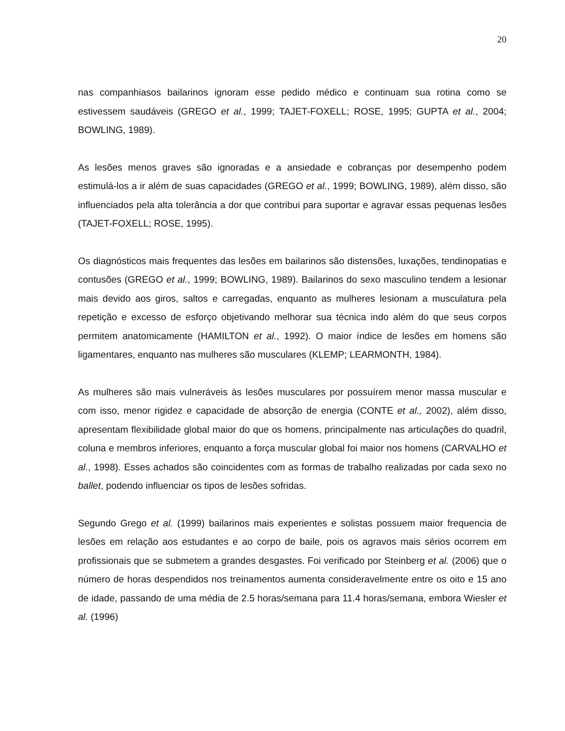20
nas companhiasos bailarinos ignoram esse pedido médico e continuam sua rotina como se estivessem saudáveis (GREGO et al., 1999; TAJET-FOXELL; ROSE, 1995; GUPTA et al., 2004; BOWLING, 1989).
As lesões menos graves são ignoradas e a ansiedade e cobranças por desempenho podem estimulá-los a ir além de suas capacidades (GREGO et al., 1999; BOWLING, 1989), além disso, são influenciados pela alta tolerância a dor que contribui para suportar e agravar essas pequenas lesões (TAJET-FOXELL; ROSE, 1995).
Os diagnósticos mais frequentes das lesões em bailarinos são distensões, luxações, tendinopatias e contusões (GREGO et al., 1999; BOWLING, 1989). Bailarinos do sexo masculino tendem a lesionar mais devido aos giros, saltos e carregadas, enquanto as mulheres lesionam a musculatura pela repetição e excesso de esforço objetivando melhorar sua técnica indo além do que seus corpos permitem anatomicamente (HAMILTON et al., 1992). O maior índice de lesões em homens são ligamentares, enquanto nas mulheres são musculares (KLEMP; LEARMONTH, 1984).
As mulheres são mais vulneráveis às lesões musculares por possuírem menor massa muscular e com isso, menor rigidez e capacidade de absorção de energia (CONTE et al., 2002), além disso, apresentam flexibilidade global maior do que os homens, principalmente nas articulações do quadril, coluna e membros inferiores, enquanto a força muscular global foi maior nos homens (CARVALHO et al., 1998). Esses achados são coincidentes com as formas de trabalho realizadas por cada sexo no ballet, podendo influenciar os tipos de lesões sofridas.
Segundo Grego et al. (1999) bailarinos mais experientes e solistas possuem maior frequencia de lesões em relação aos estudantes e ao corpo de baile, pois os agravos mais sérios ocorrem em profissionais que se submetem a grandes desgastes. Foi verificado por Steinberg et al. (2006) que o número de horas despendidos nos treinamentos aumenta consideravelmente entre os oito e 15 ano de idade, passando de uma média de 2.5 horas/semana para 11.4 horas/semana, embora Wiesler et al. (1996)